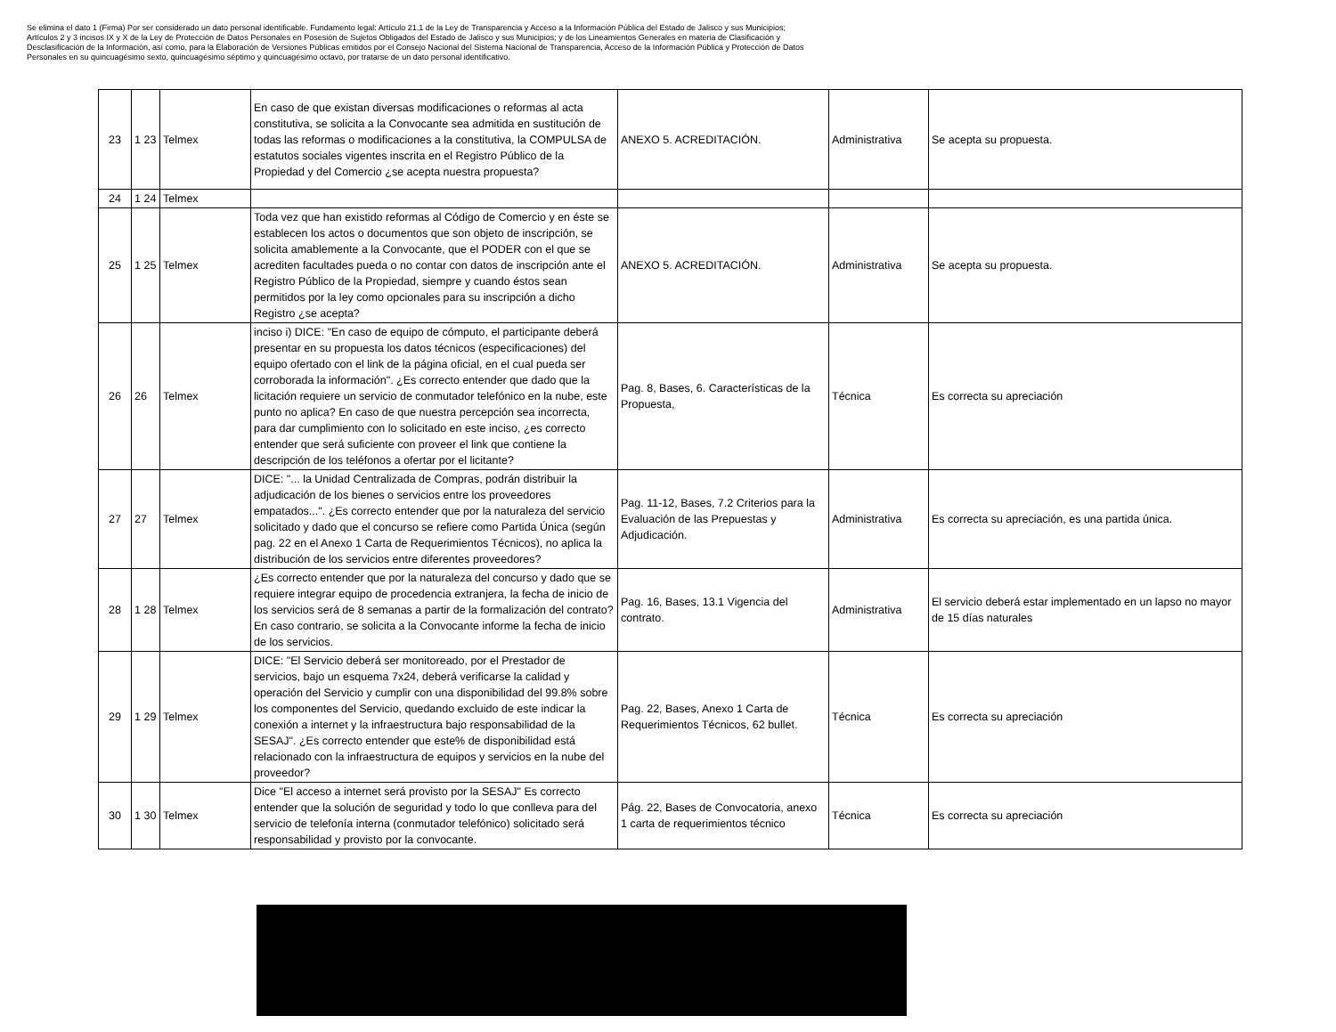Se elimina el dato 1 (Firma) Por ser considerado un dato personal identificable. Fundamento legal: Artículo 21.1 de la Ley de Transparencia y Acceso a la Información Pública del Estado de Jalisco y sus Municipios; Artículos 2 y 3 incisos IX y X de la Ley de Protección de Datos Personales en Posesión de Sujetos Obligados del Estado de Jalisco y sus Municipios; y de los Lineamientos Generales en materia de Clasificación y Desclasificación de la Información, así como, para la Elaboración de Versiones Públicas emitidos por el Consejo Nacional del Sistema Nacional de Transparencia, Acceso de la Información Pública y Protección de Datos Personales en su quincuagésimo sexto, quincuagésimo séptimo y quincuagésimo octavo, por tratarse de un dato personal identificativo.
| 23 | 1 23 | Telmex | En caso de que existan diversas modificaciones o reformas al acta constitutiva, se solicita a la Convocante sea admitida en sustitución de todas las reformas o modificaciones a la constitutiva, la COMPULSA de estatutos sociales vigentes inscrita en el Registro Público de la Propiedad y del Comercio ¿se acepta nuestra propuesta? | ANEXO 5. ACREDITACIÓN. | Administrativa | Se acepta su propuesta. |
| 24 | 1 24 | Telmex | | | | |
| 25 | 1 25 | Telmex | Toda vez que han existido reformas al Código de Comercio y en éste se establecen los actos o documentos que son objeto de inscripción, se solicita amablemente a la Convocante, que el PODER con el que se acrediten facultades pueda o no contar con datos de inscripción ante el Registro Público de la Propiedad, siempre y cuando éstos sean permitidos por la ley como opcionales para su inscripción a dicho Registro ¿se acepta? | ANEXO 5. ACREDITACIÓN. | Administrativa | Se acepta su propuesta. |
| 26 | 26 | Telmex | inciso i) DICE: "En caso de equipo de cómputo, el participante deberá presentar en su propuesta los datos técnicos (especificaciones) del equipo ofertado con el link de la página oficial, en el cual pueda ser corroborada la información". ¿Es correcto entender que dado que la licitación requiere un servicio de conmutador telefónico en la nube, este punto no aplica? En caso de que nuestra percepción sea incorrecta, para dar cumplimiento con lo solicitado en este inciso, ¿es correcto entender que será suficiente con proveer el link que contiene la descripción de los teléfonos a ofertar por el licitante? | Pag. 8, Bases, 6. Características de la Propuesta, | Técnica | Es correcta su apreciación |
| 27 | 27 | Telmex | DICE: "... la Unidad Centralizada de Compras, podrán distribuir la adjudicación de los bienes o servicios entre los proveedores empatados...". ¿Es correcto entender que por la naturaleza del servicio solicitado y dado que el concurso se refiere como Partida Única (según pag. 22 en el Anexo 1 Carta de Requerimientos Técnicos), no aplica la distribución de los servicios entre diferentes proveedores? | Pag. 11-12, Bases, 7.2 Criterios para la Evaluación de las Prepuestas y Adjudicación. | Administrativa | Es correcta su apreciación, es una partida única. |
| 28 | 1 28 | Telmex | ¿Es correcto entender que por la naturaleza del concurso y dado que se requiere integrar equipo de procedencia extranjera, la fecha de inicio de los servicios será de 8 semanas a partir de la formalización del contrato? En caso contrario, se solicita a la Convocante informe la fecha de inicio de los servicios. | Pag. 16, Bases, 13.1 Vigencia del contrato. | Administrativa | El servicio deberá estar implementado en un lapso no mayor de 15 días naturales |
| 29 | 1 29 | Telmex | DICE: "El Servicio deberá ser monitoreado, por el Prestador de servicios, bajo un esquema 7x24, deberá verificarse la calidad y operación del Servicio y cumplir con una disponibilidad del 99.8% sobre los componentes del Servicio, quedando excluido de este indicar la conexión a internet y la infraestructura bajo responsabilidad de la SESAJ". ¿Es correcto entender que este% de disponibilidad está relacionado con la infraestructura de equipos y servicios en la nube del proveedor? | Pag. 22, Bases, Anexo 1 Carta de Requerimientos Técnicos, 62 bullet. | Técnica | Es correcta su apreciación |
| 30 | 1 30 | Telmex | Dice "El acceso a internet será provisto por la SESAJ" Es correcto entender que la solución de seguridad y todo lo que conlleva para del servicio de telefonía interna (conmutador telefónico) solicitado será responsabilidad y provisto por la convocante. | Pág. 22, Bases de Convocatoria, anexo 1 carta de requerimientos técnico | Técnica | Es correcta su apreciación |